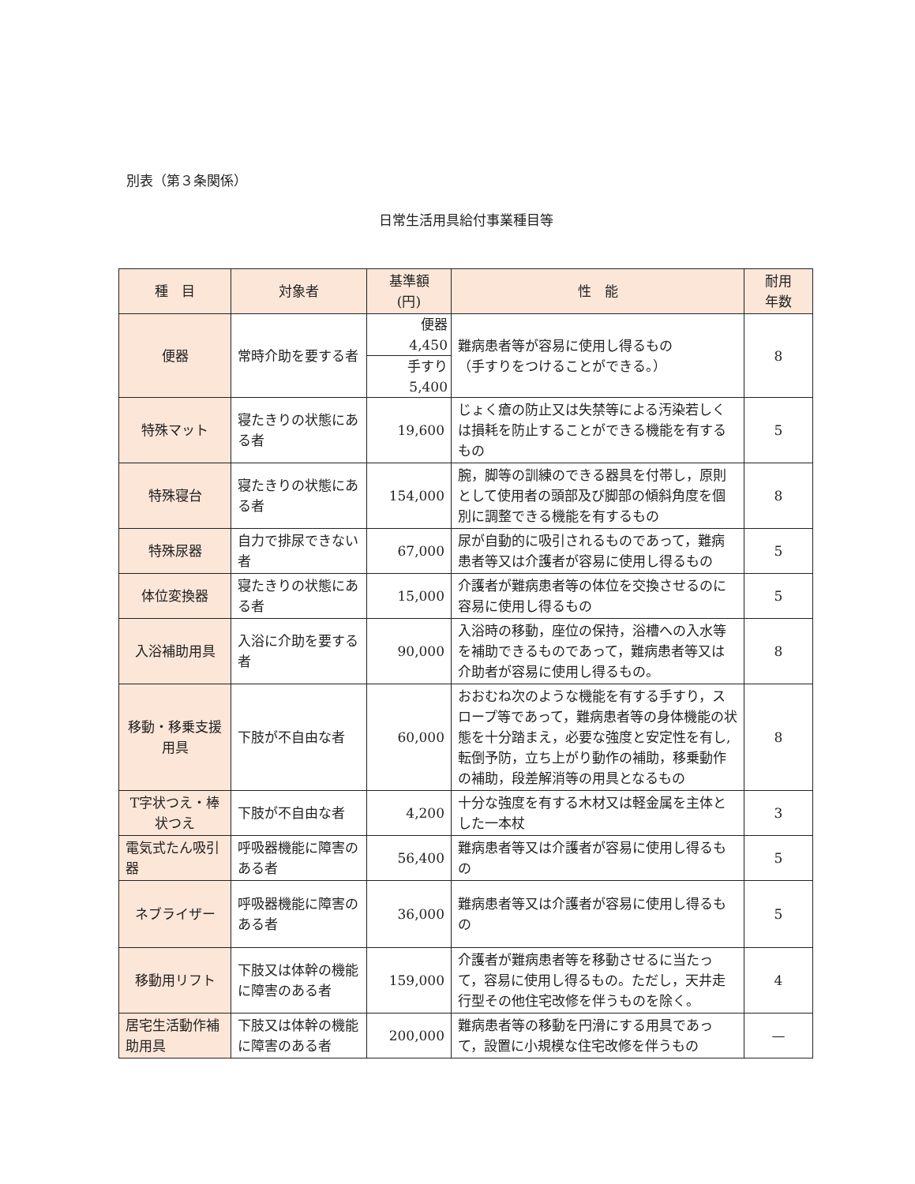別表（第３条関係）
日常生活用具給付事業種目等
| 種 目 | 対象者 | 基準額 (円) | 性 能 | 耐用 年数 |
| --- | --- | --- | --- | --- |
| 便器 | 常時介助を要する者 | 便器 4,450 | 難病患者等が容易に使用し得るもの （手すりをつけることができる。） | 8 |
| | | 手すり 5,400 | | |
| 特殊マット | 寝たきりの状態にある者 | 19,600 | じょく瘡の防止又は失禁等による汚染若しくは損耗を防止することができる機能を有するもの | 5 |
| 特殊寝台 | 寝たきりの状態にある者 | 154,000 | 腕，脚等の訓練のできる器具を付帯し，原則として使用者の頭部及び脚部の傾斜角度を個別に調整できる機能を有するもの | 8 |
| 特殊尿器 | 自力で排尿できない者 | 67,000 | 尿が自動的に吸引されるものであって，難病患者等又は介護者が容易に使用し得るもの | 5 |
| 体位変換器 | 寝たきりの状態にある者 | 15,000 | 介護者が難病患者等の体位を交換させるのに容易に使用し得るもの | 5 |
| 入浴補助用具 | 入浴に介助を要する者 | 90,000 | 入浴時の移動，座位の保持，浴槽への入水等を補助できるものであって，難病患者等又は介助者が容易に使用し得るもの。 | 8 |
| 移動・移乗支援用具 | 下肢が不自由な者 | 60,000 | おおむね次のような機能を有する手すり，スロープ等であって，難病患者等の身体機能の状態を十分踏まえ，必要な強度と安定性を有し,転倒予防，立ち上がり動作の補助，移乗動作の補助，段差解消等の用具となるもの | 8 |
| T字状つえ・棒状つえ | 下肢が不自由な者 | 4,200 | 十分な強度を有する木材又は軽金属を主体とした一本杖 | 3 |
| 電気式たん吸引器 | 呼吸器機能に障害のある者 | 56,400 | 難病患者等又は介護者が容易に使用し得るもの | 5 |
| ネブライザー | 呼吸器機能に障害のある者 | 36,000 | 難病患者等又は介護者が容易に使用し得るもの | 5 |
| 移動用リフト | 下肢又は体幹の機能に障害のある者 | 159,000 | 介護者が難病患者等を移動させるに当たって，容易に使用し得るもの。ただし，天井走行型その他住宅改修を伴うものを除く。 | 4 |
| 居宅生活動作補助用具 | 下肢又は体幹の機能に障害のある者 | 200,000 | 難病患者等の移動を円滑にする用具であって，設置に小規模な住宅改修を伴うもの | — |